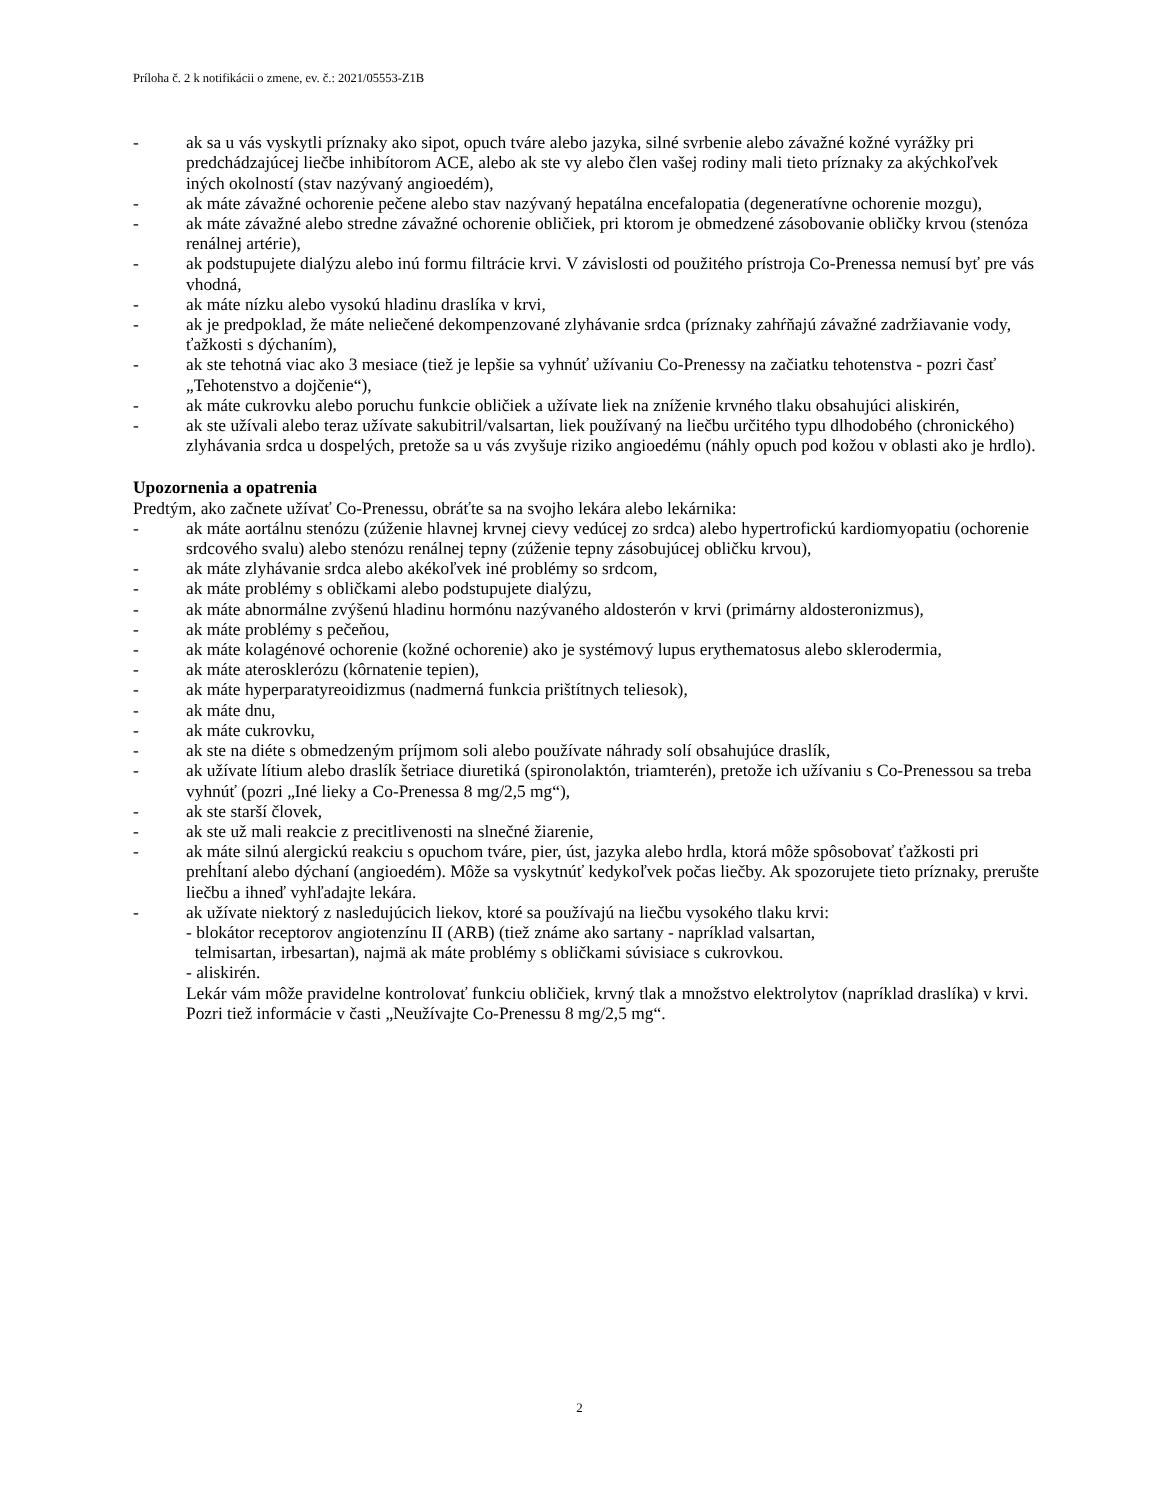Príloha č. 2 k notifikácii o zmene, ev. č.: 2021/05553-Z1B
- ak sa u vás vyskytli príznaky ako sipot, opuch tváre alebo jazyka, silné svrbenie alebo závažné kožné vyrážky pri predchádzajúcej liečbe inhibítorom ACE, alebo ak ste vy alebo člen vašej rodiny mali tieto príznaky za akýchkoľvek iných okolností (stav nazývaný angioedém),
- ak máte závažné ochorenie pečene alebo stav nazývaný hepatálna encefalopatia (degeneratívne ochorenie mozgu),
- ak máte závažné alebo stredne závažné ochorenie obličiek, pri ktorom je obmedzené zásobovanie obličky krvou (stenóza renálnej artérie),
- ak podstupujete dialýzu alebo inú formu filtrácie krvi. V závislosti od použitého prístroja Co-Prenessa nemusí byť pre vás vhodná,
- ak máte nízku alebo vysokú hladinu draslíka v krvi,
- ak je predpoklad, že máte neliečené dekompenzované zlyhávanie srdca (príznaky zahŕňajú závažné zadržiavanie vody, ťažkosti s dýchaním),
- ak ste tehotná viac ako 3 mesiace (tiež je lepšie sa vyhnúť užívaniu Co-Prenessy na začiatku tehotenstva - pozri časť „Tehotenstvo a dojčenie“),
- ak máte cukrovku alebo poruchu funkcie obličiek a užívate liek na zníženie krvného tlaku obsahujúci aliskirén,
- ak ste užívali alebo teraz užívate sakubitril/valsartan, liek používaný na liečbu určitého typu dlhodobého (chronického) zlyhávania srdca u dospelých, pretože sa u vás zvyšuje riziko angioedému (náhly opuch pod kožou v oblasti ako je hrdlo).
Upozornenia a opatrenia
Predtým, ako začnete užívať Co-Prenessu, obráťte sa na svojho lekára alebo lekárnika:
- ak máte aortálnu stenózu (zúženie hlavnej krvnej cievy vedúcej zo srdca) alebo hypertrofickú kardiomyopatiu (ochorenie srdcového svalu) alebo stenózu renálnej tepny (zúženie tepny zásobujúcej obličku krvou),
- ak máte zlyhávanie srdca alebo akékoľvek iné problémy so srdcom,
- ak máte problémy s obličkami alebo podstupujete dialýzu,
- ak máte abnormálne zvýšenú hladinu hormónu nazývaného aldosterón v krvi (primárny aldosteronizmus),
- ak máte problémy s pečeňou,
- ak máte kolagénové ochorenie (kožné ochorenie) ako je systémový lupus erythematosus alebo sklerodermia,
- ak máte aterosklerózu (kôrnatenie tepien),
- ak máte hyperparatyreoidizmus (nadmerná funkcia prištítnych teliesok),
- ak máte dnu,
- ak máte cukrovku,
- ak ste na diéte s obmedzeným príjmom soli alebo používate náhrady solí obsahujúce draslík,
- ak užívate lítium alebo draslík šetriace diuretiká (spironolaktón, triamterén), pretože ich užívaniu s Co-Prenessou sa treba vyhnúť (pozri „Iné lieky a Co-Prenessa 8 mg/2,5 mg“),
- ak ste starší človek,
- ak ste už mali reakcie z precitlivenosti na slnečné žiarenie,
- ak máte silnú alergickú reakciu s opuchom tváre, pier, úst, jazyka alebo hrdla, ktorá môže spôsobovať ťažkosti pri prehĺtaní alebo dýchaní (angioedém). Môže sa vyskytnúť kedykoľvek počas liečby. Ak spozorujete tieto príznaky, prerušte liečbu a ihneď vyhľadajte lekára.
- ak užívate niektorý z nasledujúcich liekov, ktoré sa používajú na liečbu vysokého tlaku krvi:
- blokátor receptorov angiotenzínu II (ARB) (tiež známe ako sartany - napríklad valsartan,
telmisartan, irbesartan), najmä ak máte problémy s obličkami súvisiace s cukrovkou.
- aliskirén.
Lekár vám môže pravidelne kontrolovať funkciu obličiek, krvný tlak a množstvo elektrolytov (napríklad draslíka) v krvi.
Pozri tiež informácie v časti „Neužívajte Co-Prenessu 8 mg/2,5 mg“.
2